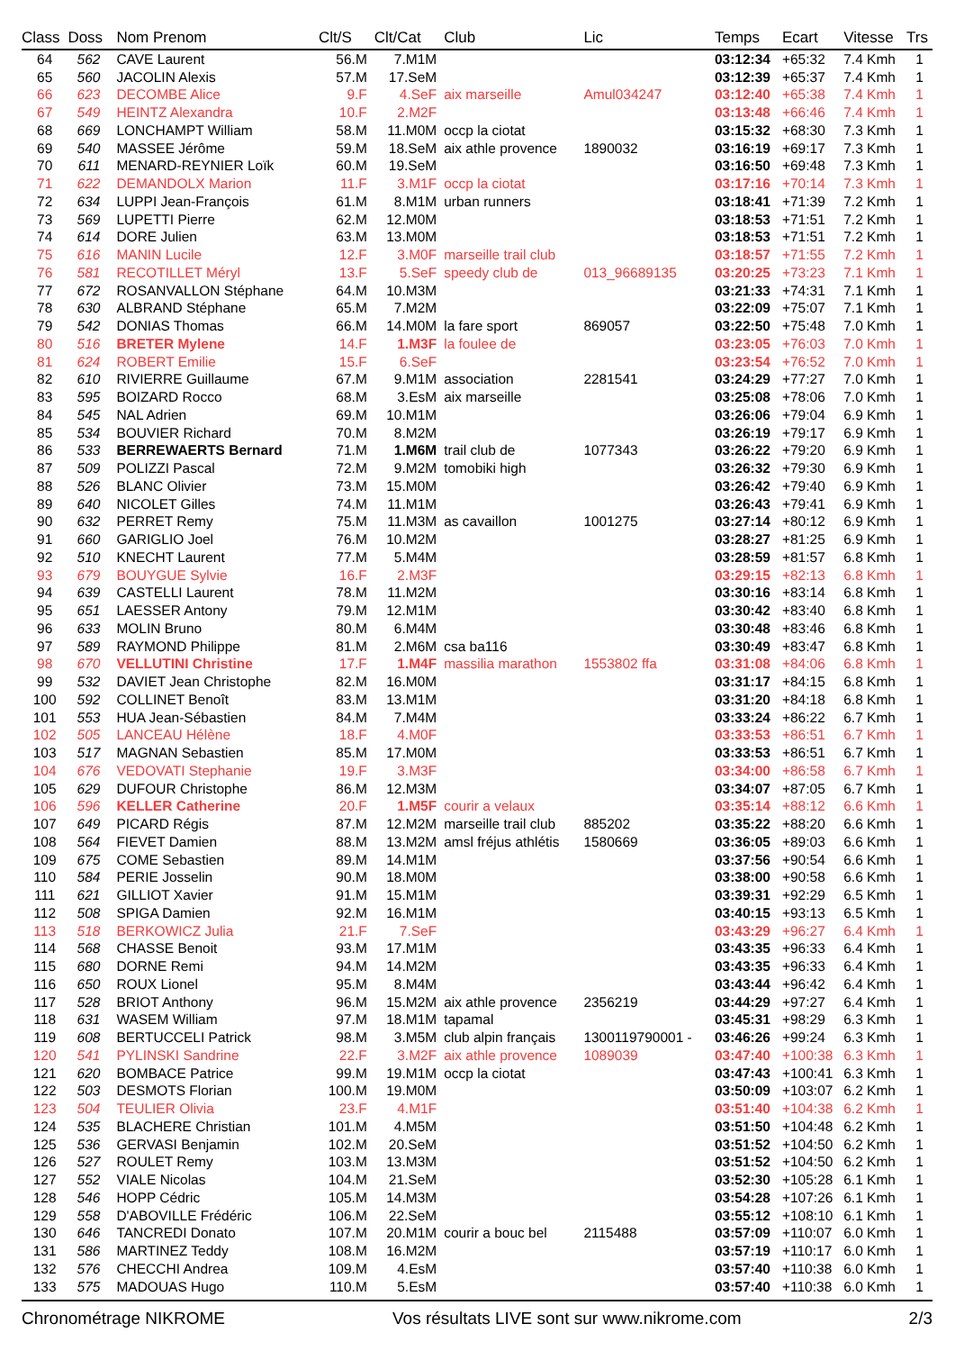| Class | Doss | Nom Prenom | Clt/S | Clt/Cat | Club | Lic | Temps | Ecart | Vitesse | Trs |
| --- | --- | --- | --- | --- | --- | --- | --- | --- | --- | --- |
| 64 | 562 | CAVE Laurent | 56.M | 7.M1M | | | 03:12:34 | +65:32 | 7.4 Kmh | 1 |
| 65 | 560 | JACOLIN Alexis | 57.M | 17.SeM | | | 03:12:39 | +65:37 | 7.4 Kmh | 1 |
| 66 | 623 | DECOMBE Alice | 9.F | 4.SeF | aix marseille | Amul034247 | 03:12:40 | +65:38 | 7.4 Kmh | 1 |
| 67 | 549 | HEINTZ Alexandra | 10.F | 2.M2F | | | 03:13:48 | +66:46 | 7.4 Kmh | 1 |
| 68 | 669 | LONCHAMPT William | 58.M | 11.M0M | occp la ciotat | | 03:15:32 | +68:30 | 7.3 Kmh | 1 |
| 69 | 540 | MASSEE Jérôme | 59.M | 18.SeM | aix athle provence | 1890032 | 03:16:19 | +69:17 | 7.3 Kmh | 1 |
| 70 | 611 | MENARD-REYNIER Loïk | 60.M | 19.SeM | | | 03:16:50 | +69:48 | 7.3 Kmh | 1 |
| 71 | 622 | DEMANDOLX Marion | 11.F | 3.M1F | occp la ciotat | | 03:17:16 | +70:14 | 7.3 Kmh | 1 |
| 72 | 634 | LUPPI Jean-François | 61.M | 8.M1M | urban runners | | 03:18:41 | +71:39 | 7.2 Kmh | 1 |
| 73 | 569 | LUPETTI Pierre | 62.M | 12.M0M | | | 03:18:53 | +71:51 | 7.2 Kmh | 1 |
| 74 | 614 | DORE Julien | 63.M | 13.M0M | | | 03:18:53 | +71:51 | 7.2 Kmh | 1 |
| 75 | 616 | MANIN Lucile | 12.F | 3.M0F | marseille trail club | | 03:18:57 | +71:55 | 7.2 Kmh | 1 |
| 76 | 581 | RECOTILLET Méryl | 13.F | 5.SeF | speedy club de | 013_96689135 | 03:20:25 | +73:23 | 7.1 Kmh | 1 |
| 77 | 672 | ROSANVALLON Stéphane | 64.M | 10.M3M | | | 03:21:33 | +74:31 | 7.1 Kmh | 1 |
| 78 | 630 | ALBRAND Stéphane | 65.M | 7.M2M | | | 03:22:09 | +75:07 | 7.1 Kmh | 1 |
| 79 | 542 | DONIAS Thomas | 66.M | 14.M0M | la fare sport | 869057 | 03:22:50 | +75:48 | 7.0 Kmh | 1 |
| 80 | 516 | BRETER Mylene | 14.F | 1.M3F | la foulee de | | 03:23:05 | +76:03 | 7.0 Kmh | 1 |
| 81 | 624 | ROBERT Emilie | 15.F | 6.SeF | | | 03:23:54 | +76:52 | 7.0 Kmh | 1 |
| 82 | 610 | RIVIERRE Guillaume | 67.M | 9.M1M | association | 2281541 | 03:24:29 | +77:27 | 7.0 Kmh | 1 |
| 83 | 595 | BOIZARD Rocco | 68.M | 3.EsM | aix marseille | | 03:25:08 | +78:06 | 7.0 Kmh | 1 |
| 84 | 545 | NAL Adrien | 69.M | 10.M1M | | | 03:26:06 | +79:04 | 6.9 Kmh | 1 |
| 85 | 534 | BOUVIER Richard | 70.M | 8.M2M | | | 03:26:19 | +79:17 | 6.9 Kmh | 1 |
| 86 | 533 | BERREWAERTS Bernard | 71.M | 1.M6M | trail club de | 1077343 | 03:26:22 | +79:20 | 6.9 Kmh | 1 |
| 87 | 509 | POLIZZI Pascal | 72.M | 9.M2M | tomobiki high | | 03:26:32 | +79:30 | 6.9 Kmh | 1 |
| 88 | 526 | BLANC Olivier | 73.M | 15.M0M | | | 03:26:42 | +79:40 | 6.9 Kmh | 1 |
| 89 | 640 | NICOLET Gilles | 74.M | 11.M1M | | | 03:26:43 | +79:41 | 6.9 Kmh | 1 |
| 90 | 632 | PERRET Remy | 75.M | 11.M3M | as cavaillon | 1001275 | 03:27:14 | +80:12 | 6.9 Kmh | 1 |
| 91 | 660 | GARIGLIO Joel | 76.M | 10.M2M | | | 03:28:27 | +81:25 | 6.9 Kmh | 1 |
| 92 | 510 | KNECHT Laurent | 77.M | 5.M4M | | | 03:28:59 | +81:57 | 6.8 Kmh | 1 |
| 93 | 679 | BOUYGUE Sylvie | 16.F | 2.M3F | | | 03:29:15 | +82:13 | 6.8 Kmh | 1 |
| 94 | 639 | CASTELLI Laurent | 78.M | 11.M2M | | | 03:30:16 | +83:14 | 6.8 Kmh | 1 |
| 95 | 651 | LAESSER Antony | 79.M | 12.M1M | | | 03:30:42 | +83:40 | 6.8 Kmh | 1 |
| 96 | 633 | MOLIN Bruno | 80.M | 6.M4M | | | 03:30:48 | +83:46 | 6.8 Kmh | 1 |
| 97 | 589 | RAYMOND Philippe | 81.M | 2.M6M | csa ba116 | | 03:30:49 | +83:47 | 6.8 Kmh | 1 |
| 98 | 670 | VELLUTINI Christine | 17.F | 1.M4F | massilia marathon | 1553802 ffa | 03:31:08 | +84:06 | 6.8 Kmh | 1 |
| 99 | 532 | DAVIET Jean Christophe | 82.M | 16.M0M | | | 03:31:17 | +84:15 | 6.8 Kmh | 1 |
| 100 | 592 | COLLINET Benoît | 83.M | 13.M1M | | | 03:31:20 | +84:18 | 6.8 Kmh | 1 |
| 101 | 553 | HUA Jean-Sébastien | 84.M | 7.M4M | | | 03:33:24 | +86:22 | 6.7 Kmh | 1 |
| 102 | 505 | LANCEAU Hélène | 18.F | 4.M0F | | | 03:33:53 | +86:51 | 6.7 Kmh | 1 |
| 103 | 517 | MAGNAN Sebastien | 85.M | 17.M0M | | | 03:33:53 | +86:51 | 6.7 Kmh | 1 |
| 104 | 676 | VEDOVATI Stephanie | 19.F | 3.M3F | | | 03:34:00 | +86:58 | 6.7 Kmh | 1 |
| 105 | 629 | DUFOUR Christophe | 86.M | 12.M3M | | | 03:34:07 | +87:05 | 6.7 Kmh | 1 |
| 106 | 596 | KELLER Catherine | 20.F | 1.M5F | courir a velaux | | 03:35:14 | +88:12 | 6.6 Kmh | 1 |
| 107 | 649 | PICARD Régis | 87.M | 12.M2M | marseille trail club | 885202 | 03:35:22 | +88:20 | 6.6 Kmh | 1 |
| 108 | 564 | FIEVET Damien | 88.M | 13.M2M | amsl fréjus athlétis | 1580669 | 03:36:05 | +89:03 | 6.6 Kmh | 1 |
| 109 | 675 | COME Sebastien | 89.M | 14.M1M | | | 03:37:56 | +90:54 | 6.6 Kmh | 1 |
| 110 | 584 | PERIE Josselin | 90.M | 18.M0M | | | 03:38:00 | +90:58 | 6.6 Kmh | 1 |
| 111 | 621 | GILLIOT Xavier | 91.M | 15.M1M | | | 03:39:31 | +92:29 | 6.5 Kmh | 1 |
| 112 | 508 | SPIGA Damien | 92.M | 16.M1M | | | 03:40:15 | +93:13 | 6.5 Kmh | 1 |
| 113 | 518 | BERKOWICZ Julia | 21.F | 7.SeF | | | 03:43:29 | +96:27 | 6.4 Kmh | 1 |
| 114 | 568 | CHASSE Benoit | 93.M | 17.M1M | | | 03:43:35 | +96:33 | 6.4 Kmh | 1 |
| 115 | 680 | DORNE Remi | 94.M | 14.M2M | | | 03:43:35 | +96:33 | 6.4 Kmh | 1 |
| 116 | 650 | ROUX Lionel | 95.M | 8.M4M | | | 03:43:44 | +96:42 | 6.4 Kmh | 1 |
| 117 | 528 | BRIOT Anthony | 96.M | 15.M2M | aix athle provence | 2356219 | 03:44:29 | +97:27 | 6.4 Kmh | 1 |
| 118 | 631 | WASEM William | 97.M | 18.M1M | tapamal | | 03:45:31 | +98:29 | 6.3 Kmh | 1 |
| 119 | 608 | BERTUCCELI Patrick | 98.M | 3.M5M | club alpin français | 1300119790001 - | 03:46:26 | +99:24 | 6.3 Kmh | 1 |
| 120 | 541 | PYLINSKI Sandrine | 22.F | 3.M2F | aix athle provence | 1089039 | 03:47:40 | +100:38 | 6.3 Kmh | 1 |
| 121 | 620 | BOMBACE Patrice | 99.M | 19.M1M | occp la ciotat | | 03:47:43 | +100:41 | 6.3 Kmh | 1 |
| 122 | 503 | DESMOTS Florian | 100.M | 19.M0M | | | 03:50:09 | +103:07 | 6.2 Kmh | 1 |
| 123 | 504 | TEULIER Olivia | 23.F | 4.M1F | | | 03:51:40 | +104:38 | 6.2 Kmh | 1 |
| 124 | 535 | BLACHERE Christian | 101.M | 4.M5M | | | 03:51:50 | +104:48 | 6.2 Kmh | 1 |
| 125 | 536 | GERVASI Benjamin | 102.M | 20.SeM | | | 03:51:52 | +104:50 | 6.2 Kmh | 1 |
| 126 | 527 | ROULET Remy | 103.M | 13.M3M | | | 03:51:52 | +104:50 | 6.2 Kmh | 1 |
| 127 | 552 | VIALE Nicolas | 104.M | 21.SeM | | | 03:52:30 | +105:28 | 6.1 Kmh | 1 |
| 128 | 546 | HOPP Cédric | 105.M | 14.M3M | | | 03:54:28 | +107:26 | 6.1 Kmh | 1 |
| 129 | 558 | D'ABOVILLE Frédéric | 106.M | 22.SeM | | | 03:55:12 | +108:10 | 6.1 Kmh | 1 |
| 130 | 646 | TANCREDI Donato | 107.M | 20.M1M | courir a bouc bel | 2115488 | 03:57:09 | +110:07 | 6.0 Kmh | 1 |
| 131 | 586 | MARTINEZ Teddy | 108.M | 16.M2M | | | 03:57:19 | +110:17 | 6.0 Kmh | 1 |
| 132 | 576 | CHECCHI Andrea | 109.M | 4.EsM | | | 03:57:40 | +110:38 | 6.0 Kmh | 1 |
| 133 | 575 | MADOUAS Hugo | 110.M | 5.EsM | | | 03:57:40 | +110:38 | 6.0 Kmh | 1 |
Chronométrage NIKROME Vos résultats LIVE sont sur www.nikrome.com 2/3